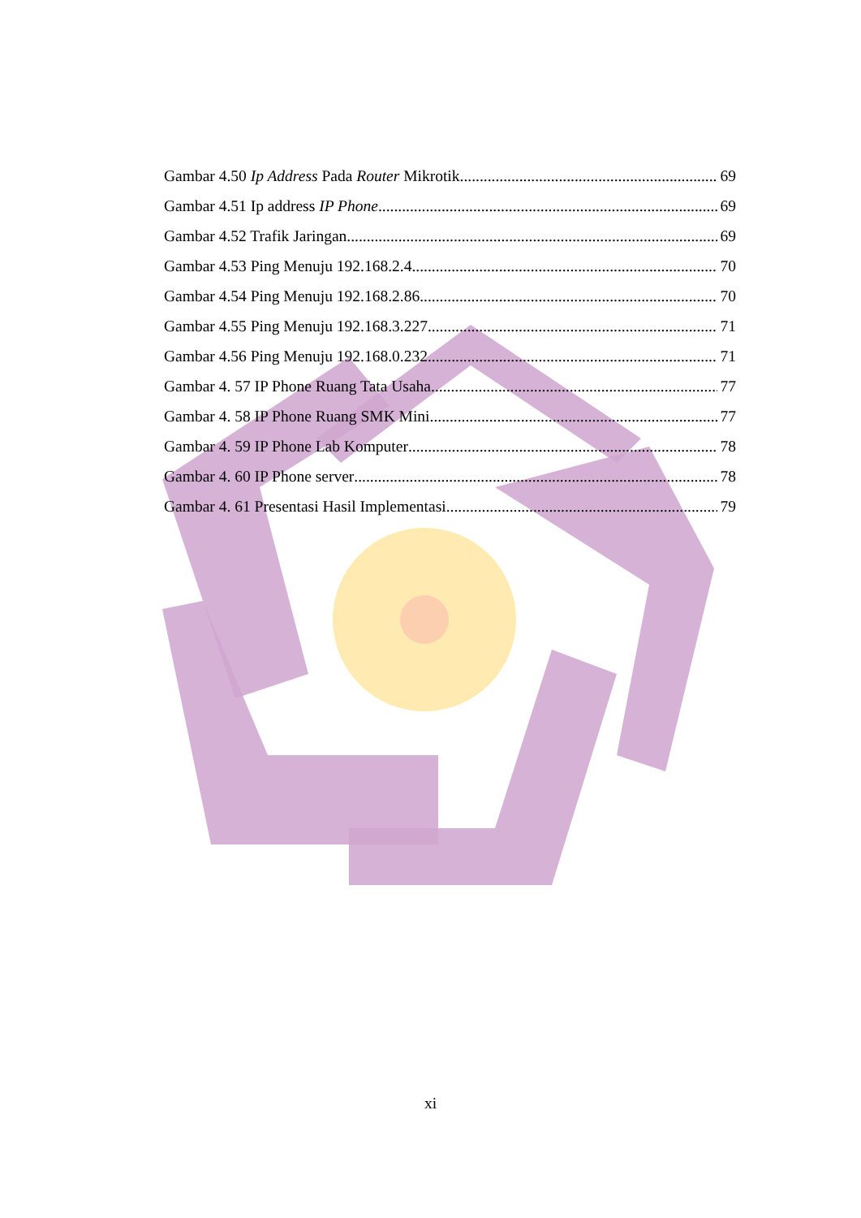Gambar 4.50 Ip Address Pada Router Mikrotik 69
Gambar 4.51 Ip address IP Phone 69
Gambar 4.52 Trafik Jaringan 69
Gambar 4.53 Ping Menuju 192.168.2.4 70
Gambar 4.54 Ping Menuju 192.168.2.86 70
Gambar 4.55 Ping Menuju 192.168.3.227 71
Gambar 4.56 Ping Menuju 192.168.0.232 71
Gambar 4. 57 IP Phone Ruang Tata Usaha 77
Gambar 4. 58 IP Phone Ruang SMK Mini 77
Gambar 4. 59 IP Phone Lab Komputer 78
Gambar 4. 60 IP Phone server 78
Gambar 4. 61 Presentasi Hasil Implementasi 79
xi